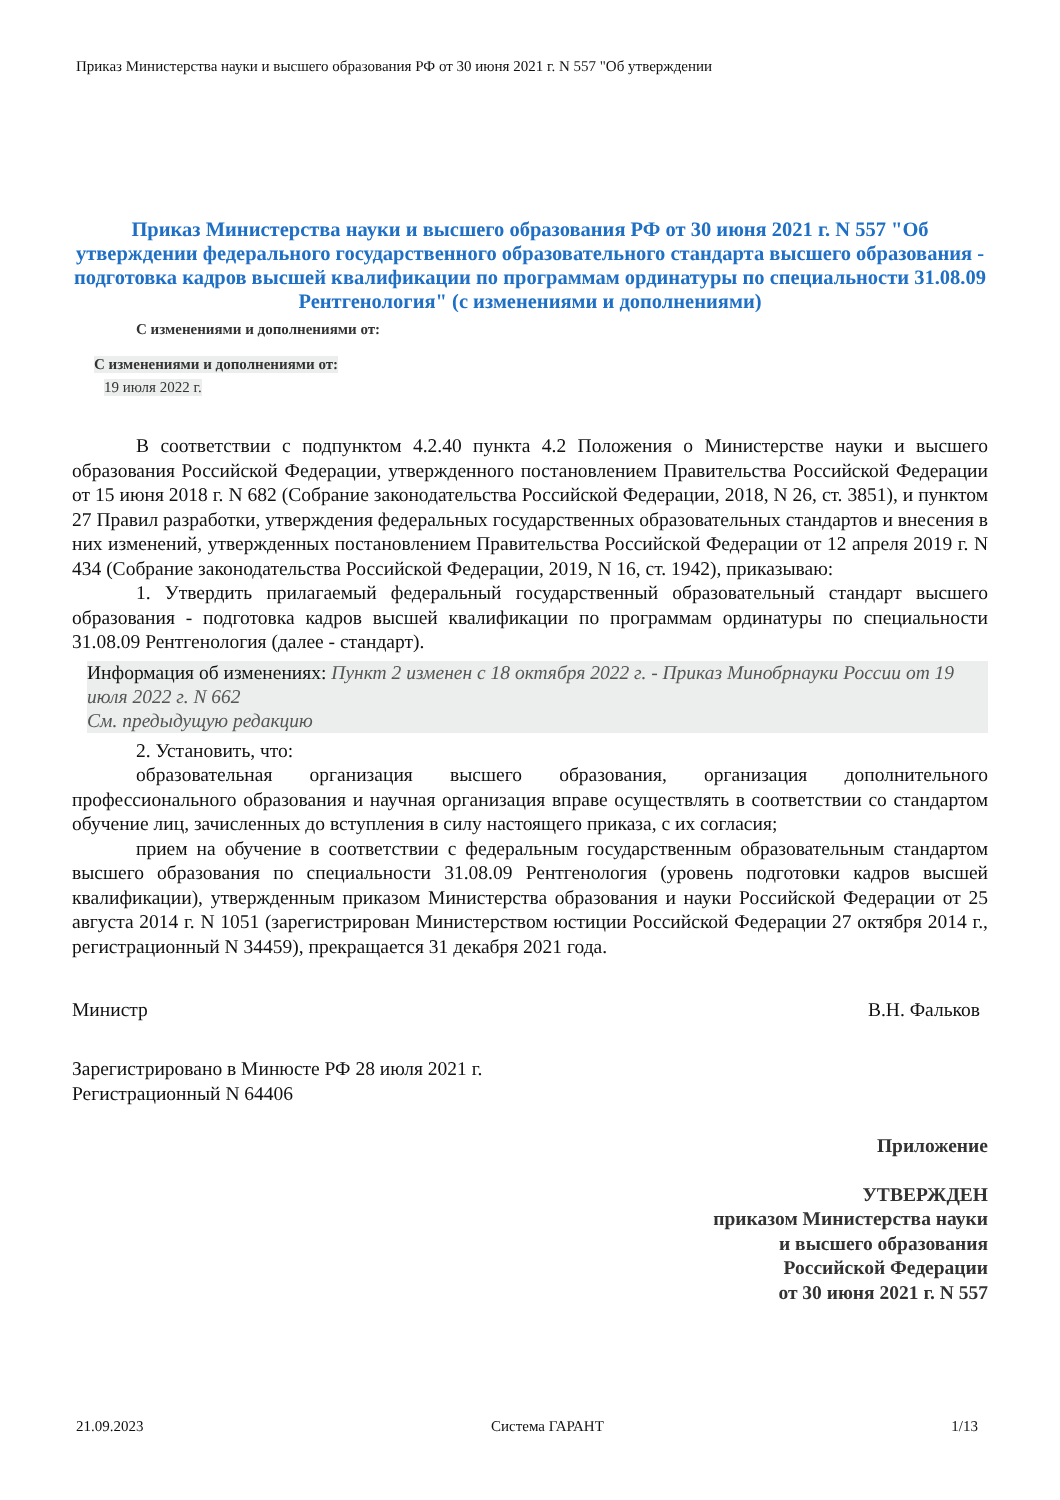Приказ Министерства науки и высшего образования РФ от 30 июня 2021 г. N 557 "Об утверждении
Приказ Министерства науки и высшего образования РФ от 30 июня 2021 г. N 557 "Об утверждении федерального государственного образовательного стандарта высшего образования - подготовка кадров высшей квалификации по программам ординатуры по специальности 31.08.09 Рентгенология" (с изменениями и дополнениями)
С изменениями и дополнениями от:
С изменениями и дополнениями от:
19 июля 2022 г.
В соответствии с подпунктом 4.2.40 пункта 4.2 Положения о Министерстве науки и высшего образования Российской Федерации, утвержденного постановлением Правительства Российской Федерации от 15 июня 2018 г. N 682 (Собрание законодательства Российской Федерации, 2018, N 26, ст. 3851), и пунктом 27 Правил разработки, утверждения федеральных государственных образовательных стандартов и внесения в них изменений, утвержденных постановлением Правительства Российской Федерации от 12 апреля 2019 г. N 434 (Собрание законодательства Российской Федерации, 2019, N 16, ст. 1942), приказываю:
1. Утвердить прилагаемый федеральный государственный образовательный стандарт высшего образования - подготовка кадров высшей квалификации по программам ординатуры по специальности 31.08.09 Рентгенология (далее - стандарт).
Информация об изменениях: Пункт 2 изменен с 18 октября 2022 г. - Приказ Минобрнауки России от 19 июля 2022 г. N 662
См. предыдущую редакцию
2. Установить, что:
образовательная организация высшего образования, организация дополнительного профессионального образования и научная организация вправе осуществлять в соответствии со стандартом обучение лиц, зачисленных до вступления в силу настоящего приказа, с их согласия;
прием на обучение в соответствии с федеральным государственным образовательным стандартом высшего образования по специальности 31.08.09 Рентгенология (уровень подготовки кадров высшей квалификации), утвержденным приказом Министерства образования и науки Российской Федерации от 25 августа 2014 г. N 1051 (зарегистрирован Министерством юстиции Российской Федерации 27 октября 2014 г., регистрационный N 34459), прекращается 31 декабря 2021 года.
Министр В.Н. Фальков
Зарегистрировано в Минюсте РФ 28 июля 2021 г.
Регистрационный N 64406
Приложение
УТВЕРЖДЕН
приказом Министерства науки
и высшего образования
Российской Федерации
от 30 июня 2021 г. N 557
21.09.2023 Система ГАРАНТ 1/13